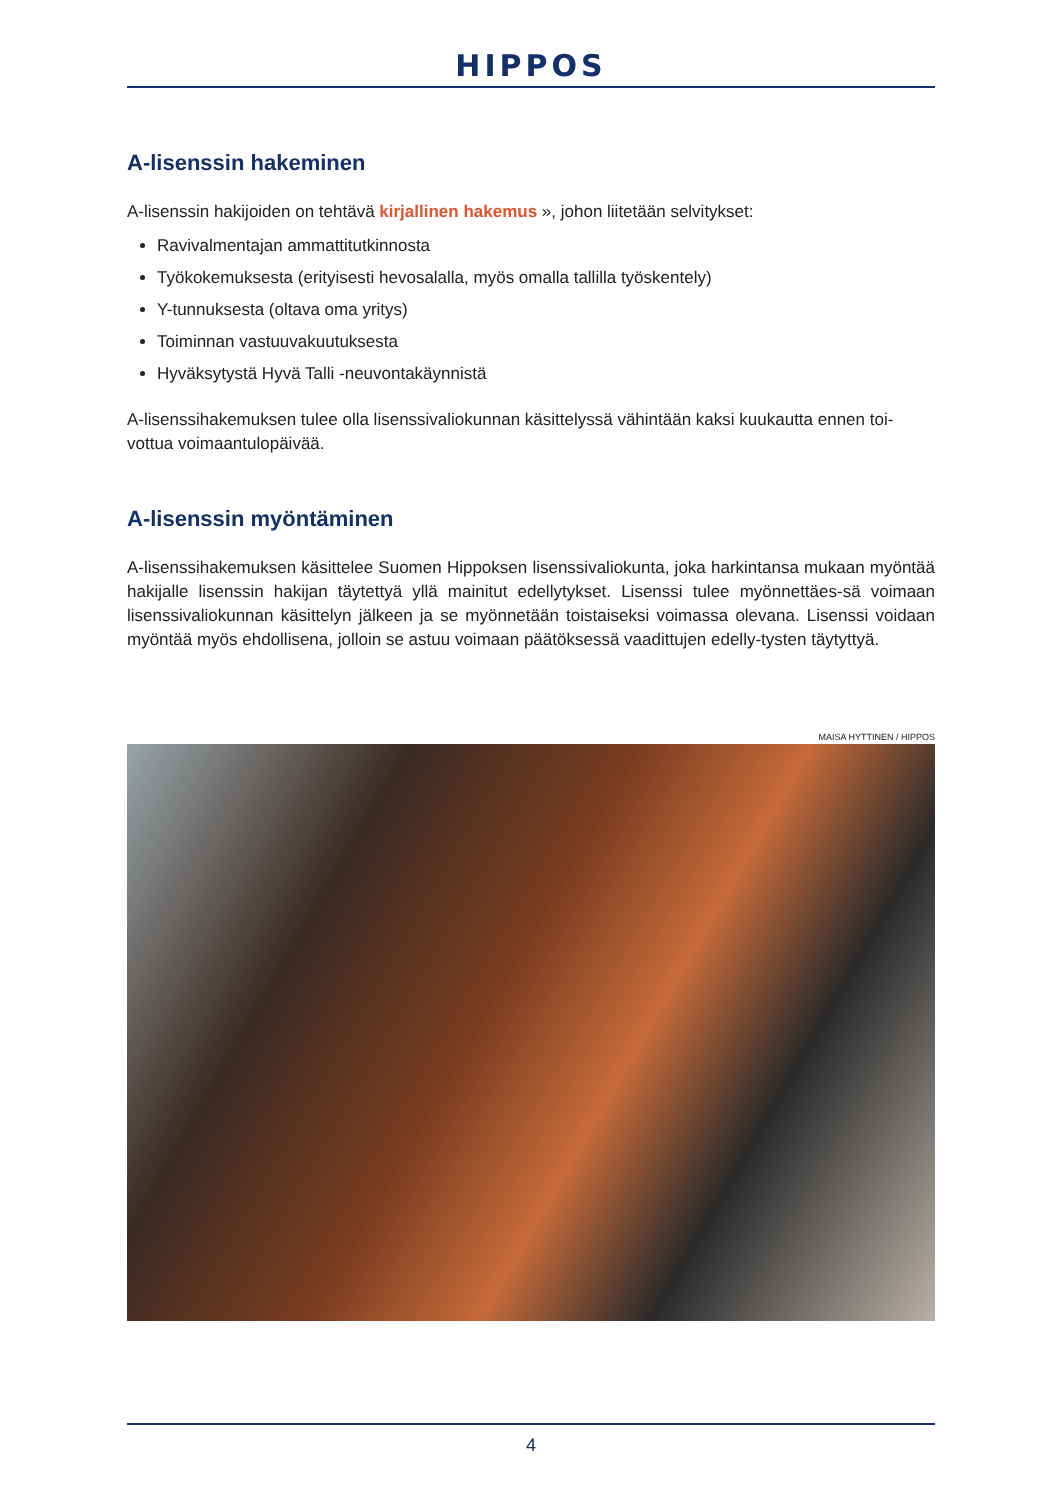HIPPOS
A-lisenssin hakeminen
A-lisenssin hakijoiden on tehtävä kirjallinen hakemus », johon liitetään selvitykset:
Ravivalmentajan ammattitutkinnosta
Työkokemuksesta (erityisesti hevosalalla, myös omalla tallilla työskentely)
Y-tunnuksesta (oltava oma yritys)
Toiminnan vastuuvakuutuksesta
Hyväksytystä Hyvä Talli -neuvontakäynnistä
A-lisenssihakemuksen tulee olla lisenssivaliokunnan käsittelyssä vähintään kaksi kuukautta ennen toi-vottua voimaantulopäivää.
A-lisenssin myöntäminen
A-lisenssihakemuksen käsittelee Suomen Hippoksen lisenssivaliokunta, joka harkintansa mukaan myöntää hakijalle lisenssin hakijan täytettyä yllä mainitut edellytykset. Lisenssi tulee myönnettäes-sä voimaan lisenssivaliokunnan käsittelyn jälkeen ja se myönnetään toistaiseksi voimassa olevana. Lisenssi voidaan myöntää myös ehdollisena, jolloin se astuu voimaan päätöksessä vaadittujen edelly-tysten täytyttyä.
MAISA HYTTINEN / HIPPOS
4